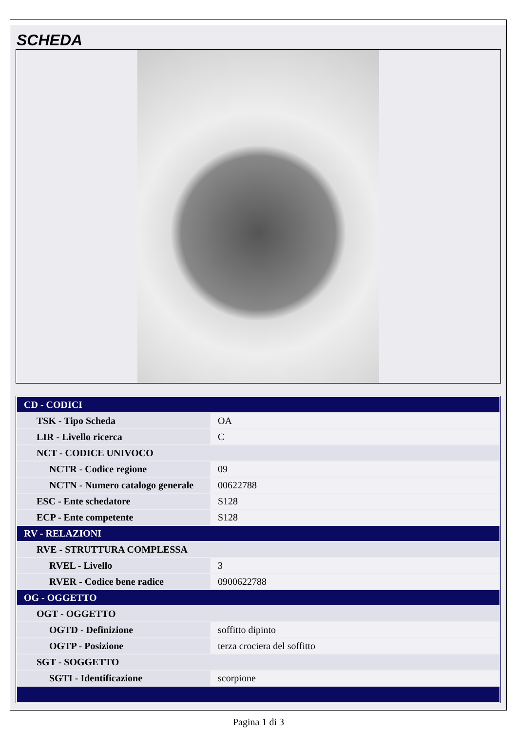SCHEDA
| CD - CODICI | |
| TSK - Tipo Scheda | OA |
| LIR - Livello ricerca | C |
| NCT - CODICE UNIVOCO | |
| NCTR - Codice regione | 09 |
| NCTN - Numero catalogo generale | 00622788 |
| ESC - Ente schedatore | S128 |
| ECP - Ente competente | S128 |
| RV - RELAZIONI | |
| RVE - STRUTTURA COMPLESSA | |
| RVEL - Livello | 3 |
| RVER - Codice bene radice | 0900622788 |
| OG - OGGETTO | |
| OGT - OGGETTO | |
| OGTD - Definizione | soffitto dipinto |
| OGTP - Posizione | terza crociera del soffitto |
| SGT - SOGGETTO | |
| SGTI - Identificazione | scorpione |
Pagina 1 di 3